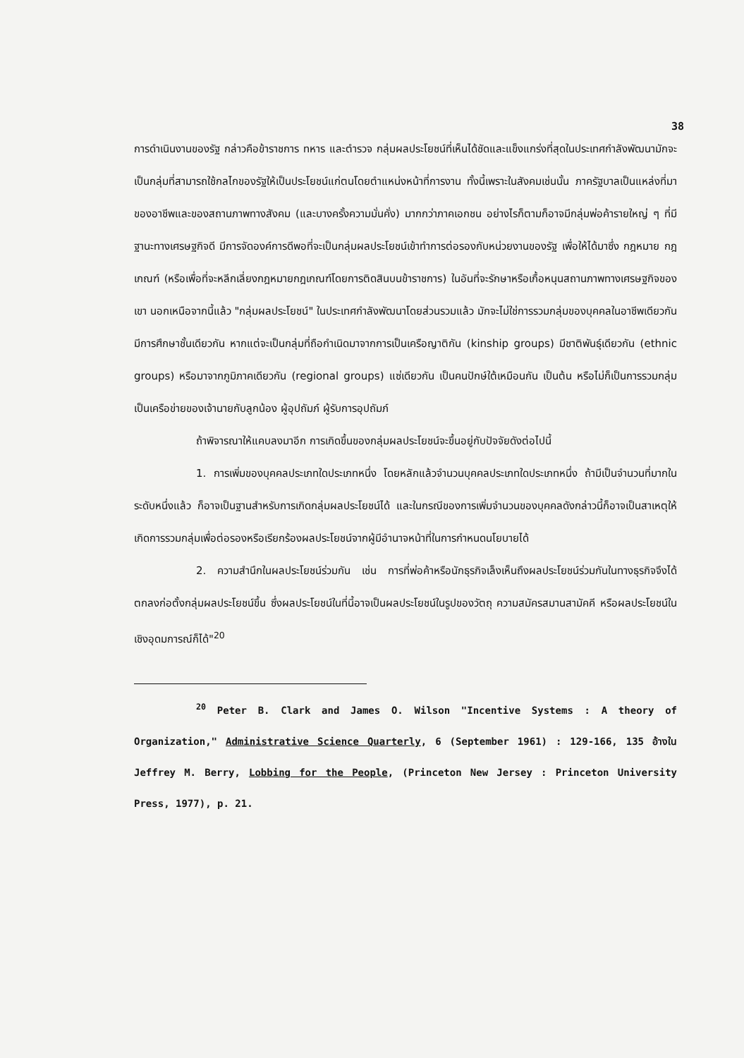38
การดำเนินงานของรัฐ กล่าวคือข้าราชการ ทหาร และตำรวจ กลุ่มผลประโยชน์ที่เห็นได้ชัดและแข็งแกร่งที่สุดในประเทศกำลังพัฒนามักจะเป็นกลุ่มที่สามารถใช้กลไกของรัฐให้เป็นประโยชน์แก่ตนโดยตำแหน่งหน้าที่การงาน ทั้งนี้เพราะในสังคมเช่นนั้น ภาครัฐบาลเป็นแหล่งที่มาของอาชีพและของสถานภาพทางสังคม (และบางครั้งความมั่นคั่ง) มากกว่าภาคเอกชน อย่างไรก็ตามก็อาจมีกลุ่มพ่อค้ารายใหญ่ ๆ ที่มีฐานะทางเศรษฐกิจดี มีการจัดองค์การดีพอที่จะเป็นกลุ่มผลประโยชน์เข้าทำการต่อรองกับหน่วยงานของรัฐ เพื่อให้ได้มาซึ่ง กฎหมาย กฎเกณฑ์ (หรือเพื่อที่จะหลีกเลี่ยงกฎหมายกฎเกณฑ์โดยการติดสินบนข้าราชการ) ในอันที่จะรักษาหรือเกื้อหนุนสถานภาพทางเศรษฐกิจของเขา นอกเหนือจากนี้แล้ว "กลุ่มผลประโยชน์" ในประเทศกำลังพัฒนาโดยส่วนรวมแล้ว มักจะไม่ใช่การรวมกลุ่มของบุคคลในอาชีพเดียวกันมีการศึกษาชั้นเดียวกัน หากแต่จะเป็นกลุ่มที่ถือกำเนิดมาจากการเป็นเครือญาติกัน (kinship groups) มีชาติพันธุ์เดียวกัน (ethnic groups) หรือมาจากภูมิภาคเดียวกัน (regional groups) แซ่เดียวกัน เป็นคนปักษ์ใต้เหมือนกัน เป็นต้น หรือไม่ก็เป็นการรวมกลุ่มเป็นเครือข่ายของเจ้านายกับลูกน้อง ผู้อุปถัมภ์ ผู้รับการอุปถัมภ์
ถ้าพิจารณาให้แคบลงมาอีก การเกิดขึ้นของกลุ่มผลประโยชน์จะขึ้นอยู่กับปัจจัยดังต่อไปนี้
1. การเพิ่มของบุคคลประเภทใดประเภทหนึ่ง โดยหลักแล้วจำนวนบุคคลประเภทใดประเภทหนึ่ง ถ้ามีเป็นจำนวนที่มากในระดับหนึ่งแล้ว ก็อาจเป็นฐานสำหรับการเกิดกลุ่มผลประโยชน์ได้ และในกรณีของการเพิ่มจำนวนของบุคคลดังกล่าวนี้ก็อาจเป็นสาเหตุให้เกิดการรวมกลุ่มเพื่อต่อรองหรือเรียกร้องผลประโยชน์จากผู้มีอำนาจหน้าที่ในการกำหนดนโยบายได้
2. ความสำนึกในผลประโยชน์ร่วมกัน เช่น การที่พ่อค้าหรือนักธุรกิจเล็งเห็นถึงผลประโยชน์ร่วมกันในทางธุรกิจจึงได้ตกลงก่อตั้งกลุ่มผลประโยชน์ขึ้น ซึ่งผลประโยชน์ในที่นี้อาจเป็นผลประโยชน์ในรูปของวัตถุ ความสมัครสมานสามัคคี หรือผลประโยชน์ในเชิงอุดมการณ์ก็ได้"<sup>20</sup>
<sup>20</sup> Peter B. Clark and James O. Wilson "Incentive Systems : A theory of Organization," Administrative Science Quarterly, 6 (September 1961) : 129-166, 135 อ้างใน Jeffrey M. Berry, Lobbing for the People, (Princeton New Jersey : Princeton University Press, 1977), p. 21.